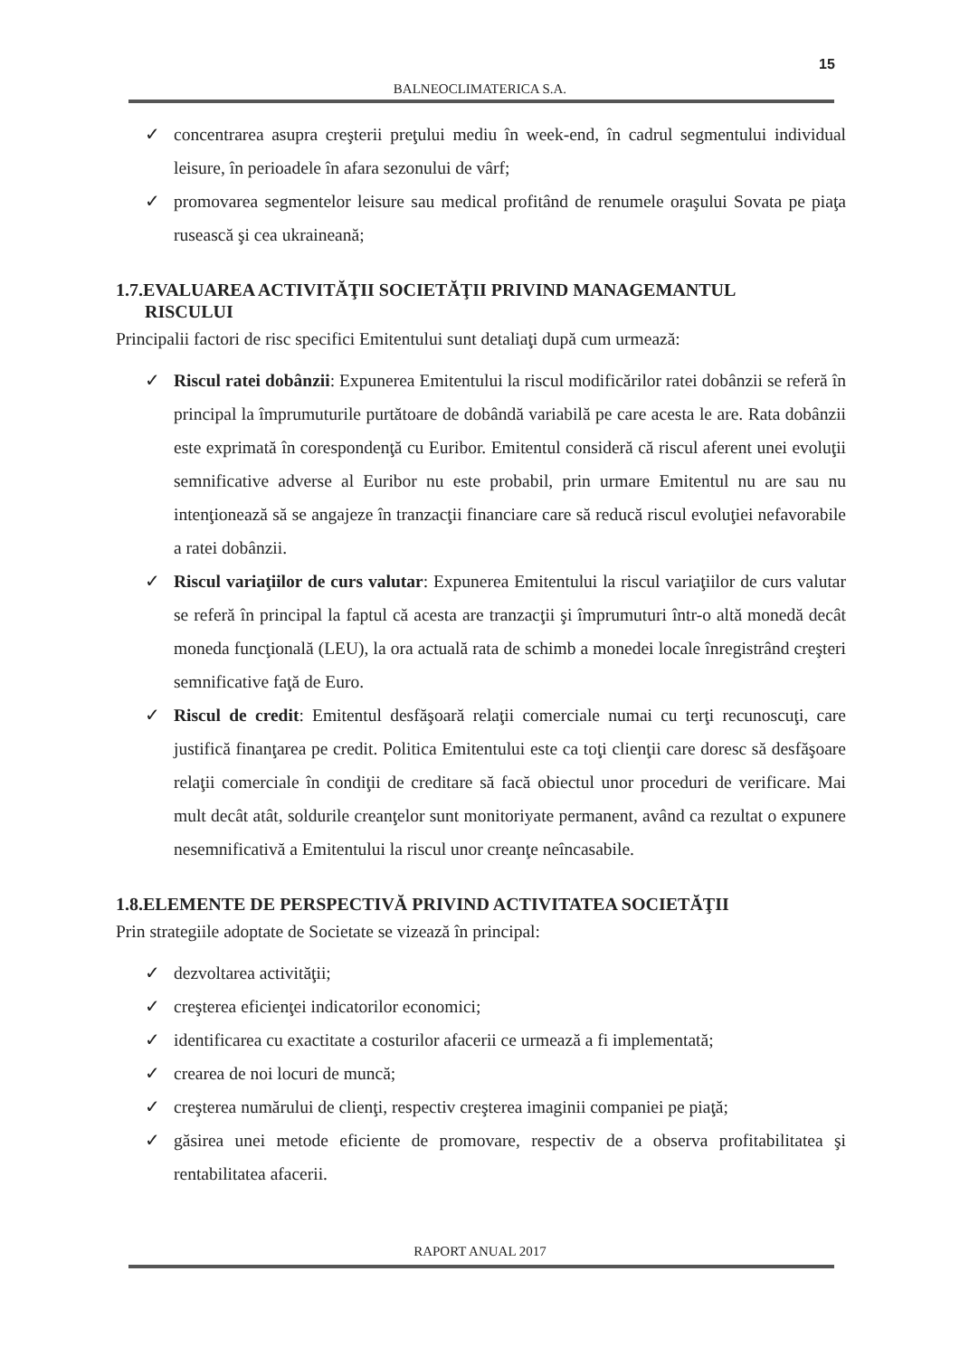15
BALNEOCLIMATERICA S.A.
✓ concentrarea asupra creşterii preţului mediu în week-end, în cadrul segmentului individual leisure, în perioadele în afara sezonului de vârf;
✓ promovarea segmentelor leisure sau medical profitând de renumele oraşului Sovata pe piaţa rusească şi cea ukraineană;
1.7.EVALUAREA ACTIVITĂŢII SOCIETĂŢII PRIVIND MANAGEMANTUL
RISCULUI
Principalii factori de risc specifici Emitentului sunt detaliaţi după cum urmează:
✓ Riscul ratei dobânzii: Expunerea Emitentului la riscul modificărilor ratei dobânzii se referă în principal la împrumuturile purtătoare de dobândă variabilă pe care acesta le are. Rata dobânzii este exprimată în corespondenţă cu Euribor. Emitentul consideră că riscul aferent unei evoluţii semnificative adverse al Euribor nu este probabil, prin urmare Emitentul nu are sau nu intenţionează să se angajeze în tranzacţii financiare care să reducă riscul evoluţiei nefavorabile a ratei dobânzii.
✓ Riscul variaţiilor de curs valutar: Expunerea Emitentului la riscul variaţiilor de curs valutar se referă în principal la faptul că acesta are tranzacţii şi împrumuturi într-o altă monedă decât moneda funcţională (LEU), la ora actuală rata de schimb a monedei locale înregistrând creşteri semnificative faţă de Euro.
✓ Riscul de credit: Emitentul desfăşoară relaţii comerciale numai cu terţi recunoscuţi, care justifică finanţarea pe credit. Politica Emitentului este ca toţi clienţii care doresc să desfăşoare relaţii comerciale în condiţii de creditare să facă obiectul unor proceduri de verificare. Mai mult decât atât, soldurile creanţelor sunt monitoriyate permanent, având ca rezultat o expunere nesemnificativă a Emitentului la riscul unor creanţe neîncasabile.
1.8.ELEMENTE DE PERSPECTIVĂ PRIVIND ACTIVITATEA SOCIETĂŢII
Prin strategiile adoptate de Societate se vizează în principal:
✓ dezvoltarea activităţii;
✓ creşterea eficienţei indicatorilor economici;
✓ identificarea cu exactitate a costurilor afacerii ce urmează a fi implementată;
✓ crearea de noi locuri de muncă;
✓ creşterea numărului de clienţi, respectiv creşterea imaginii companiei pe piaţă;
✓ găsirea unei metode eficiente de promovare, respectiv de a observa profitabilitatea şi rentabilitatea afacerii.
RAPORT ANUAL 2017